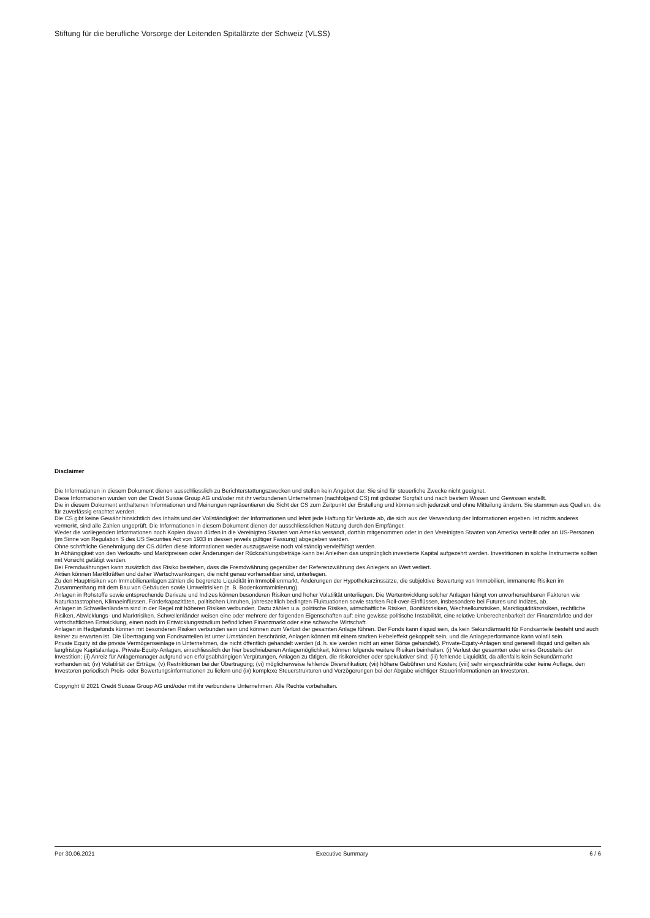Stiftung für die berufliche Vorsorge der Leitenden Spitalärzte der Schweiz (VLSS)
Disclaimer
Die Informationen in diesem Dokument dienen ausschliesslich zu Berichterstattungszwecken und stellen kein Angebot dar. Sie sind für steuerliche Zwecke nicht geeignet.
Diese Informationen wurden von der Credit Suisse Group AG und/oder mit ihr verbundenen Unternehmen (nachfolgend CS) mit grösster Sorgfalt und nach bestem Wissen und Gewissen erstellt.
Die in diesem Dokument enthaltenen Informationen und Meinungen repräsentieren die Sicht der CS zum Zeitpunkt der Erstellung und können sich jederzeit und ohne Mitteilung ändern. Sie stammen aus Quellen, die für zuverlässig erachtet werden.
Die CS gibt keine Gewähr hinsichtlich des Inhalts und der Vollständigkeit der Informationen und lehnt jede Haftung für Verluste ab, die sich aus der Verwendung der Informationen ergeben. Ist nichts anderes vermerkt, sind alle Zahlen ungeprüft. Die Informationen in diesem Dokument dienen der ausschliesslichen Nutzung durch den Empfänger.
Weder die vorliegenden Informationen noch Kopien davon dürfen in die Vereinigten Staaten von Amerika versandt, dorthin mitgenommen oder in den Vereinigten Staaten von Amerika verteilt oder an US-Personen (im Sinne von Regulation S des US Securities Act von 1933 in dessen jeweils gültiger Fassung) abgegeben werden.
Ohne schriftliche Genehmigung der CS dürfen diese Informationen weder auszugsweise noch vollständig vervielfältigt werden.
In Abhängigkeit von den Verkaufs- und Marktpreisen oder Änderungen der Rückzahlungsbeträge kann bei Anleihen das ursprünglich investierte Kapital aufgezehrt werden. Investitionen in solche Instrumente sollten mit Vorsicht getätigt werden.
Bei Fremdwährungen kann zusätzlich das Risiko bestehen, dass die Fremdwährung gegenüber der Referenzwährung des Anlegers an Wert verliert.
Aktien können Marktkräften und daher Wertschwankungen, die nicht genau vorhersehbar sind, unterliegen.
Zu den Hauptrisiken von Immobilienanlagen zählen die begrenzte Liquidität im Immobilienmarkt, Änderungen der Hypothekarzinssätze, die subjektive Bewertung von Immobilien, immanente Risiken im Zusammenhang mit dem Bau von Gebäuden sowie Umweltrisiken (z. B. Bodenkontaminierung).
Anlagen in Rohstoffe sowie entsprechende Derivate und Indizes können besonderen Risiken und hoher Volatilität unterliegen. Die Wertentwicklung solcher Anlagen hängt von unvorhersehbaren Faktoren wie Naturkatastrophen, Klimaeinflüssen, Förderkapazitäten, politischen Unruhen, jahreszeitlich bedingten Fluktuationen sowie starken Roll-over-Einflüssen, insbesondere bei Futures und Indizes, ab.
Anlagen in Schwellenländern sind in der Regel mit höheren Risiken verbunden. Dazu zählen u.a. politische Risiken, wirtschaftliche Risiken, Bonitätsrisiken, Wechselkursrisiken, Marktliquiditätsrisiken, rechtliche Risiken, Abwicklungs- und Marktrisiken. Schwellenländer weisen eine oder mehrere der folgenden Eigenschaften auf: eine gewisse politische Instabilität, eine relative Unberechenbarkeit der Finanzmärkte und der wirtschaftlichen Entwicklung, einen noch im Entwicklungsstadium befindlichen Finanzmarkt oder eine schwache Wirtschaft.
Anlagen in Hedgefonds können mit besonderen Risiken verbunden sein und können zum Verlust der gesamten Anlage führen. Der Fonds kann illiquid sein, da kein Sekundärmarkt für Fondsanteile besteht und auch keiner zu erwarten ist. Die Übertragung von Fondsanteilen ist unter Umständen beschränkt, Anlagen können mit einem starken Hebeleffekt gekoppelt sein, und die Anlageperformance kann volatil sein.
Private Equity ist die private Vermögenseinlage in Unternehmen, die nicht öffentlich gehandelt werden (d. h. sie werden nicht an einer Börse gehandelt). Private-Equity-Anlagen sind generell illiquid und gelten als langfristige Kapitalanlage. Private-Equity-Anlagen, einschliesslich der hier beschriebenen Anlagemöglichkeit, können folgende weitere Risiken beinhalten: (i) Verlust der gesamten oder eines Grossteils der Investition; (ii) Anreiz für Anlagemanager aufgrund von erfolgsabhängigen Vergütungen, Anlagen zu tätigen, die risikoreicher oder spekulativer sind; (iii) fehlende Liquidität, da allenfalls kein Sekundärmarkt vorhanden ist; (iv) Volatilität der Erträge; (v) Restriktionen bei der Übertragung; (vi) möglicherweise fehlende Diversifikation; (vii) höhere Gebühren und Kosten; (viii) sehr eingeschränkte oder keine Auflage, den Investoren periodisch Preis- oder Bewertungsinformationen zu liefern und (ix) komplexe Steuerstrukturen und Verzögerungen bei der Abgabe wichtiger Steuerinformationen an Investoren.
Copyright © 2021 Credit Suisse Group AG und/oder mit ihr verbundene Unternehmen. Alle Rechte vorbehalten.
Per 30.06.2021 Executive Summary 6 / 6